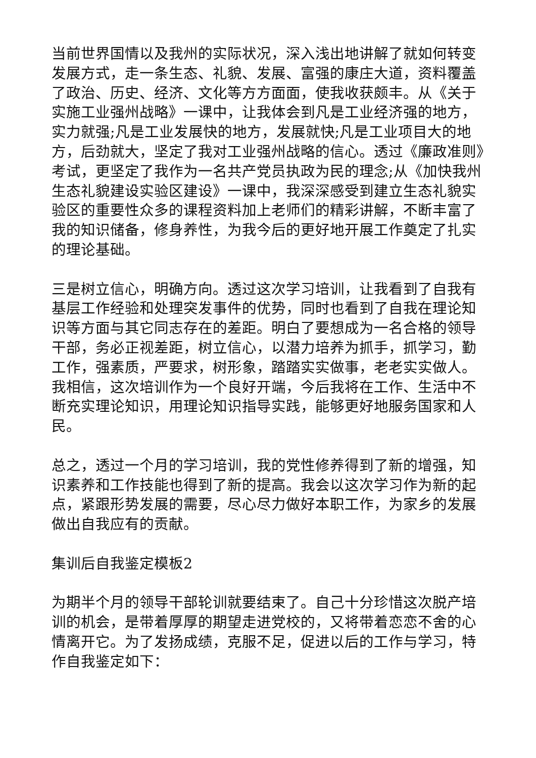当前世界国情以及我州的实际状况，深入浅出地讲解了就如何转变发展方式，走一条生态、礼貌、发展、富强的康庄大道，资料覆盖了政治、历史、经济、文化等方方面面，使我收获颇丰。从《关于实施工业强州战略》一课中，让我体会到凡是工业经济强的地方，实力就强;凡是工业发展快的地方，发展就快;凡是工业项目大的地方，后劲就大，坚定了我对工业强州战略的信心。透过《廉政准则》考试，更坚定了我作为一名共产党员执政为民的理念;从《加快我州生态礼貌建设实验区建设》一课中，我深深感受到建立生态礼貌实验区的重要性众多的课程资料加上老师们的精彩讲解，不断丰富了我的知识储备，修身养性，为我今后的更好地开展工作奠定了扎实的理论基础。
三是树立信心，明确方向。透过这次学习培训，让我看到了自我有基层工作经验和处理突发事件的优势，同时也看到了自我在理论知识等方面与其它同志存在的差距。明白了要想成为一名合格的领导干部，务必正视差距，树立信心，以潜力培养为抓手，抓学习，勤工作，强素质，严要求，树形象，踏踏实实做事，老老实实做人。我相信，这次培训作为一个良好开端，今后我将在工作、生活中不断充实理论知识，用理论知识指导实践，能够更好地服务国家和人民。
总之，透过一个月的学习培训，我的党性修养得到了新的增强，知识素养和工作技能也得到了新的提高。我会以这次学习作为新的起点，紧跟形势发展的需要，尽心尽力做好本职工作，为家乡的发展做出自我应有的贡献。
集训后自我鉴定模板2
为期半个月的领导干部轮训就要结束了。自己十分珍惜这次脱产培训的机会，是带着厚厚的期望走进党校的，又将带着恋恋不舍的心情离开它。为了发扬成绩，克服不足，促进以后的工作与学习，特作自我鉴定如下：